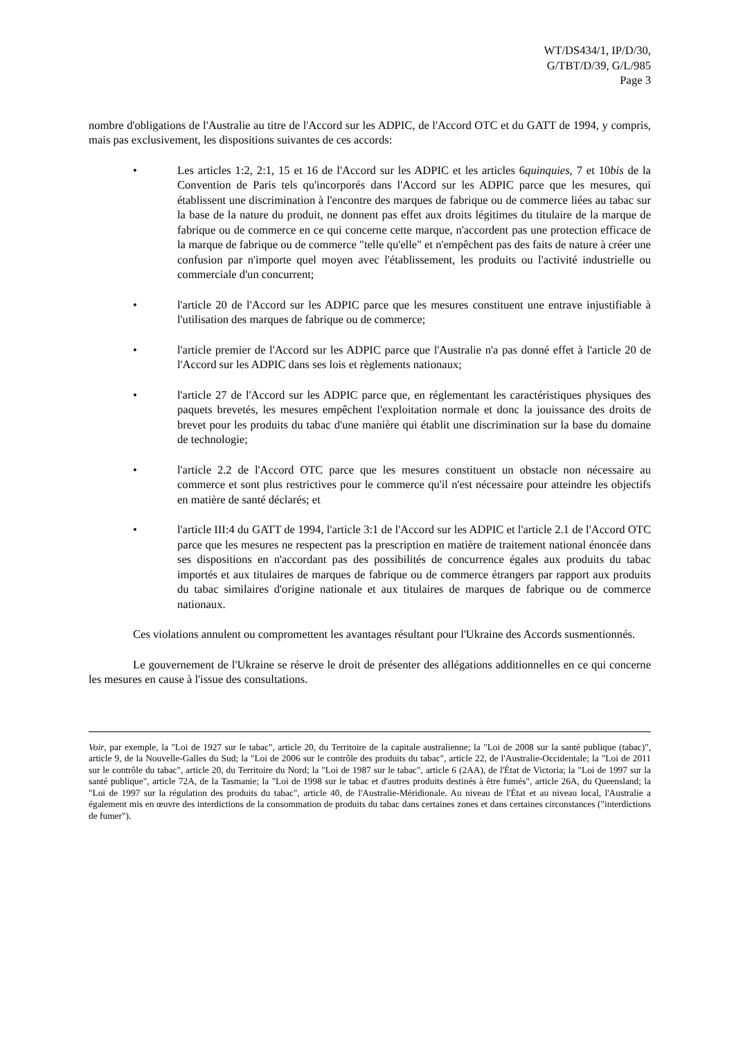WT/DS434/1, IP/D/30,
G/TBT/D/39, G/L/985
Page 3
nombre d'obligations de l'Australie au titre de l'Accord sur les ADPIC, de l'Accord OTC et du GATT de 1994, y compris, mais pas exclusivement, les dispositions suivantes de ces accords:
• Les articles 1:2, 2:1, 15 et 16 de l'Accord sur les ADPIC et les articles 6quinquies, 7 et 10bis de la Convention de Paris tels qu'incorporés dans l'Accord sur les ADPIC parce que les mesures, qui établissent une discrimination à l'encontre des marques de fabrique ou de commerce liées au tabac sur la base de la nature du produit, ne donnent pas effet aux droits légitimes du titulaire de la marque de fabrique ou de commerce en ce qui concerne cette marque, n'accordent pas une protection efficace de la marque de fabrique ou de commerce "telle qu'elle" et n'empêchent pas des faits de nature à créer une confusion par n'importe quel moyen avec l'établissement, les produits ou l'activité industrielle ou commerciale d'un concurrent;
• l'article 20 de l'Accord sur les ADPIC parce que les mesures constituent une entrave injustifiable à l'utilisation des marques de fabrique ou de commerce;
• l'article premier de l'Accord sur les ADPIC parce que l'Australie n'a pas donné effet à l'article 20 de l'Accord sur les ADPIC dans ses lois et règlements nationaux;
• l'article 27 de l'Accord sur les ADPIC parce que, en réglementant les caractéristiques physiques des paquets brevetés, les mesures empêchent l'exploitation normale et donc la jouissance des droits de brevet pour les produits du tabac d'une manière qui établit une discrimination sur la base du domaine de technologie;
• l'article 2.2 de l'Accord OTC parce que les mesures constituent un obstacle non nécessaire au commerce et sont plus restrictives pour le commerce qu'il n'est nécessaire pour atteindre les objectifs en matière de santé déclarés; et
• l'article III:4 du GATT de 1994, l'article 3:1 de l'Accord sur les ADPIC et l'article 2.1 de l'Accord OTC parce que les mesures ne respectent pas la prescription en matière de traitement national énoncée dans ses dispositions en n'accordant pas des possibilités de concurrence égales aux produits du tabac importés et aux titulaires de marques de fabrique ou de commerce étrangers par rapport aux produits du tabac similaires d'origine nationale et aux titulaires de marques de fabrique ou de commerce nationaux.
Ces violations annulent ou compromettent les avantages résultant pour l'Ukraine des Accords susmentionnés.
Le gouvernement de l'Ukraine se réserve le droit de présenter des allégations additionnelles en ce qui concerne les mesures en cause à l'issue des consultations.
Voir, par exemple, la "Loi de 1927 sur le tabac", article 20, du Territoire de la capitale australienne; la "Loi de 2008 sur la santé publique (tabac)", article 9, de la Nouvelle-Galles du Sud; la "Loi de 2006 sur le contrôle des produits du tabac", article 22, de l'Australie-Occidentale; la "Loi de 2011 sur le contrôle du tabac", article 20, du Territoire du Nord; la "Loi de 1987 sur le tabac", article 6 (2AA), de l'État de Victoria; la "Loi de 1997 sur la santé publique", article 72A, de la Tasmanie; la "Loi de 1998 sur le tabac et d'autres produits destinés à être fumés", article 26A, du Queensland; la "Loi de 1997 sur la régulation des produits du tabac", article 40, de l'Australie-Méridionale. Au niveau de l'État et au niveau local, l'Australie a également mis en œuvre des interdictions de la consommation de produits du tabac dans certaines zones et dans certaines circonstances ("interdictions de fumer").